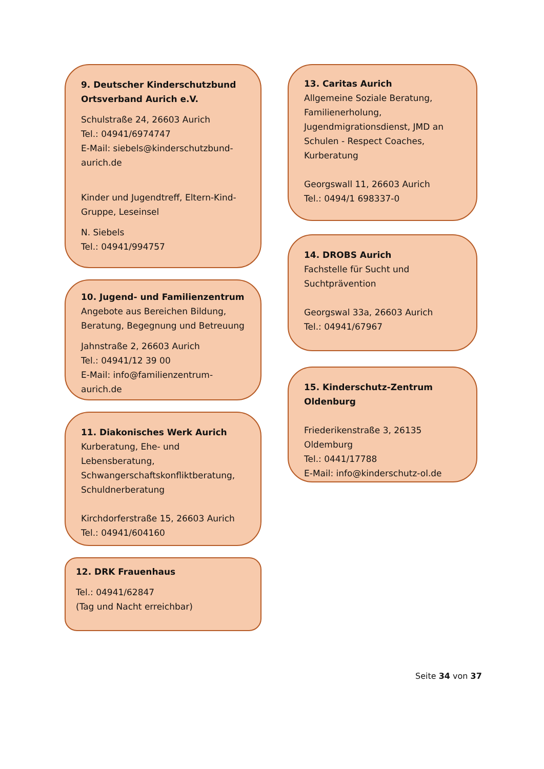9. Deutscher Kinderschutzbund Ortsverband Aurich e.V.
Schulstraße 24, 26603 Aurich
Tel.: 04941/6974747
E-Mail: siebels@kinderschutzbund-aurich.de
Kinder und Jugendtreff, Eltern-Kind-Gruppe, Leseinsel
N. Siebels
Tel.: 04941/994757
10. Jugend- und Familienzentrum
Angebote aus Bereichen Bildung, Beratung, Begegnung und Betreuung
Jahnstraße 2, 26603 Aurich
Tel.: 04941/12 39 00
E-Mail: info@familienzentrum-aurich.de
11. Diakonisches Werk Aurich
Kurberatung, Ehe- und Lebensberatung, Schwangerschaftskonfliktberatung, Schuldnerberatung
Kirchdorferstraße 15, 26603 Aurich
Tel.: 04941/604160
12. DRK Frauenhaus
Tel.: 04941/62847
(Tag und Nacht erreichbar)
13. Caritas Aurich
Allgemeine Soziale Beratung, Familienerholung, Jugendmigrationsdienst, JMD an Schulen - Respect Coaches, Kurberatung
Georgswall 11, 26603 Aurich
Tel.: 0494/1 698337-0
14. DROBS Aurich
Fachstelle für Sucht und Suchtprävention
Georgswal 33a, 26603 Aurich
Tel.: 04941/67967
15. Kinderschutz-Zentrum Oldenburg
Friederikenstraße 3, 26135 Oldemburg
Tel.: 0441/17788
E-Mail: info@kinderschutz-ol.de
Seite 34 von 37